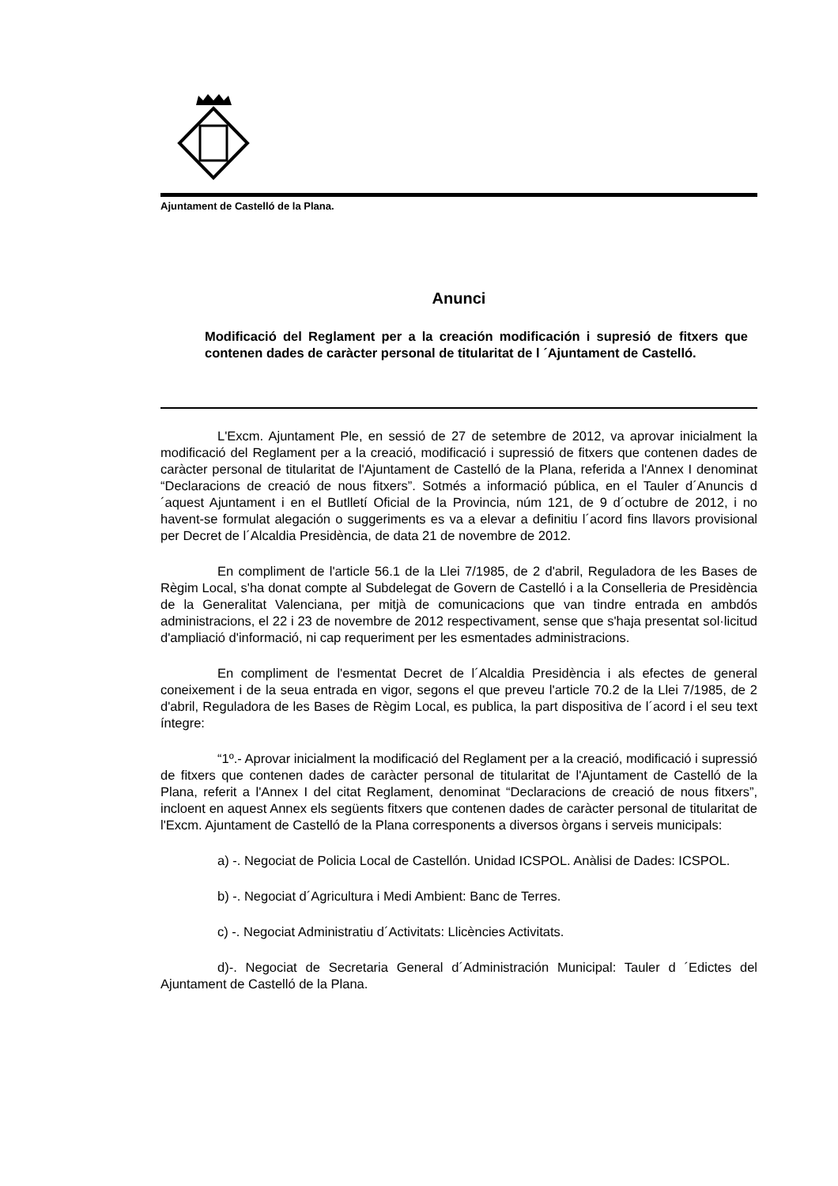Ajuntament de Castelló de la Plana.
Anunci
Modificació del Reglament per a la creación modificación i supresió de fitxers que contenen dades de caràcter personal de titularitat de l ´Ajuntament de Castelló.
L'Excm. Ajuntament Ple, en sessió de 27 de setembre de 2012, va aprovar inicialment la modificació del Reglament per a la creació, modificació i supressió de fitxers que contenen dades de caràcter personal de titularitat de l'Ajuntament de Castelló de la Plana, referida a l'Annex I denominat “Declaracions de creació de nous fitxers”. Sotmés a informació pública, en el Tauler d´Anuncis d´aquest Ajuntament i en el Butlletí Oficial de la Provincia, núm 121, de 9 d´octubre de 2012, i no havent-se formulat alegación o suggeriments es va a elevar a definitiu l´acord fins llavors provisional per Decret de l´Alcaldia Presidència, de data 21 de novembre de 2012.
En compliment de l'article 56.1 de la Llei 7/1985, de 2 d'abril, Reguladora de les Bases de Règim Local, s'ha donat compte al Subdelegat de Govern de Castelló i a la Conselleria de Presidència de la Generalitat Valenciana, per mitjà de comunicacions que van tindre entrada en ambdós administracions, el 22 i 23 de novembre de 2012 respectivament, sense que s'haja presentat sol·licitud d'ampliació d'informació, ni cap requeriment per les esmentades administracions.
En compliment de l'esmentat Decret de l´Alcaldia Presidència i als efectes de general coneixement i de la seua entrada en vigor, segons el que preveu l'article 70.2 de la Llei 7/1985, de 2 d'abril, Reguladora de les Bases de Règim Local, es publica, la part dispositiva de l´acord i el seu text íntegre:
“1º.- Aprovar inicialment la modificació del Reglament per a la creació, modificació i supressió de fitxers que contenen dades de caràcter personal de titularitat de l'Ajuntament de Castelló de la Plana, referit a l'Annex I del citat Reglament, denominat “Declaracions de creació de nous fitxers”, incloent en aquest Annex els següents fitxers que contenen dades de caràcter personal de titularitat de l'Excm. Ajuntament de Castelló de la Plana corresponents a diversos òrgans i serveis municipals:
a) -. Negociat de Policia Local de Castellón. Unidad ICSPOL. Anàlisi de Dades: ICSPOL.
b) -. Negociat d´Agricultura i Medi Ambient: Banc de Terres.
c) -. Negociat Administratiu d´Activitats: Llicències Activitats.
d)-. Negociat de Secretaria General d´Administración Municipal: Tauler d ´Edictes del Ajuntament de Castelló de la Plana.